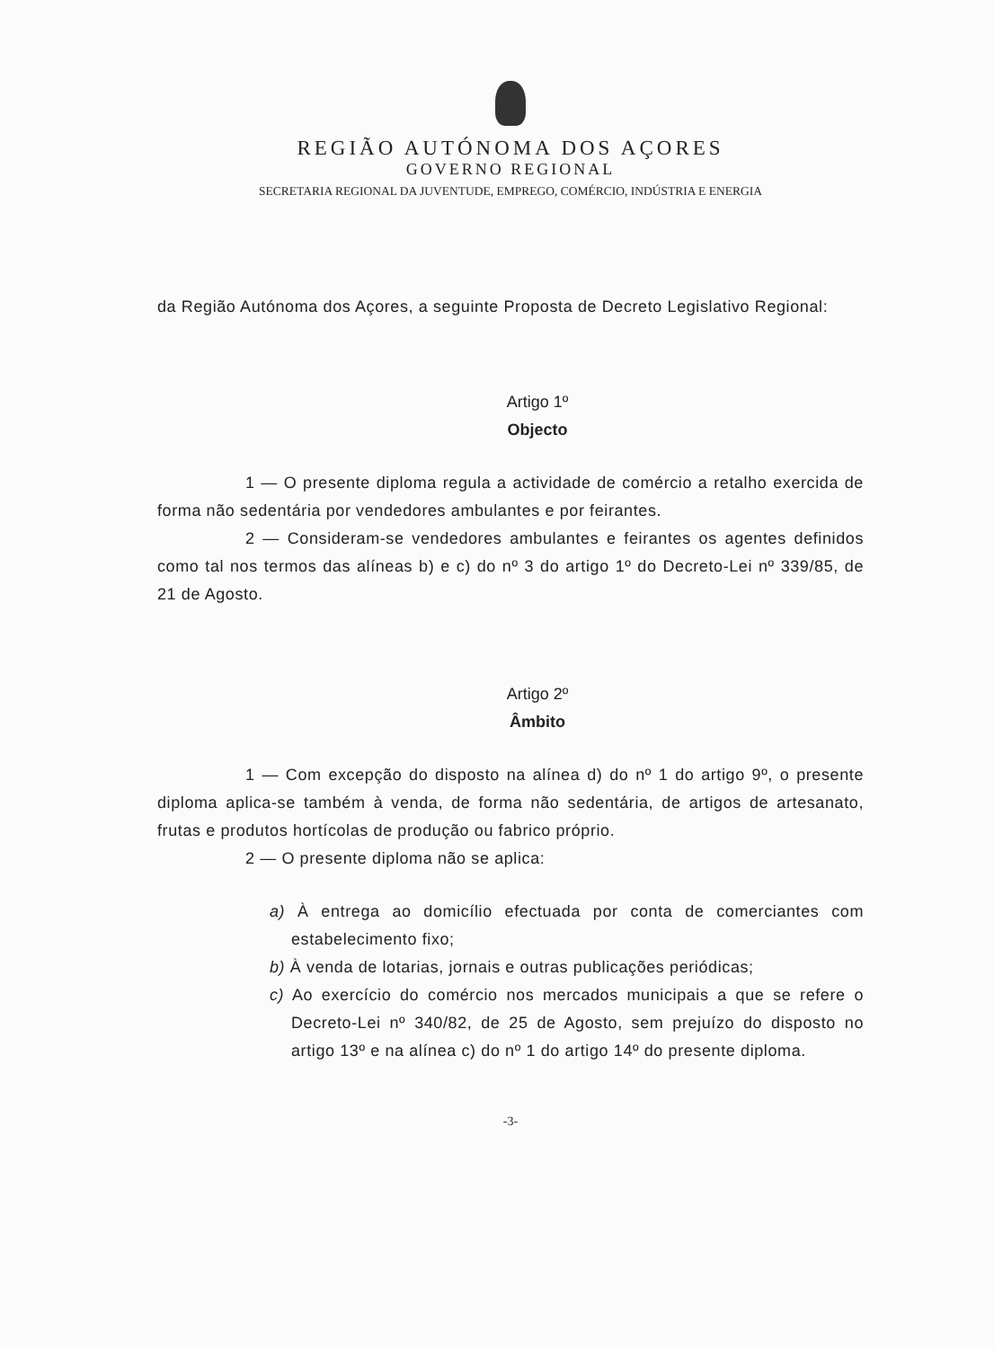REGIÃO AUTÓNOMA DOS AÇORES
GOVERNO REGIONAL
SECRETARIA REGIONAL DA JUVENTUDE, EMPREGO, COMÉRCIO, INDÚSTRIA E ENERGIA
da Região Autónoma dos Açores, a seguinte Proposta de Decreto Legislativo Regional:
Artigo 1º
Objecto
1 — O presente diploma regula a actividade de comércio a retalho exercida de forma não sedentária por vendedores ambulantes e por feirantes.
2 — Consideram-se vendedores ambulantes e feirantes os agentes definidos como tal nos termos das alíneas b) e c) do nº 3 do artigo 1º do Decreto-Lei nº 339/85, de 21 de Agosto.
Artigo 2º
Âmbito
1 — Com excepção do disposto na alínea d) do nº 1 do artigo 9º, o presente diploma aplica-se também à venda, de forma não sedentária, de artigos de artesanato, frutas e produtos hortícolas de produção ou fabrico próprio.
2 — O presente diploma não se aplica:
a) À entrega ao domicílio efectuada por conta de comerciantes com estabelecimento fixo;
b) À venda de lotarias, jornais e outras publicações periódicas;
c) Ao exercício do comércio nos mercados municipais a que se refere o Decreto-Lei nº 340/82, de 25 de Agosto, sem prejuízo do disposto no artigo 13º e na alínea c) do nº 1 do artigo 14º do presente diploma.
-3-